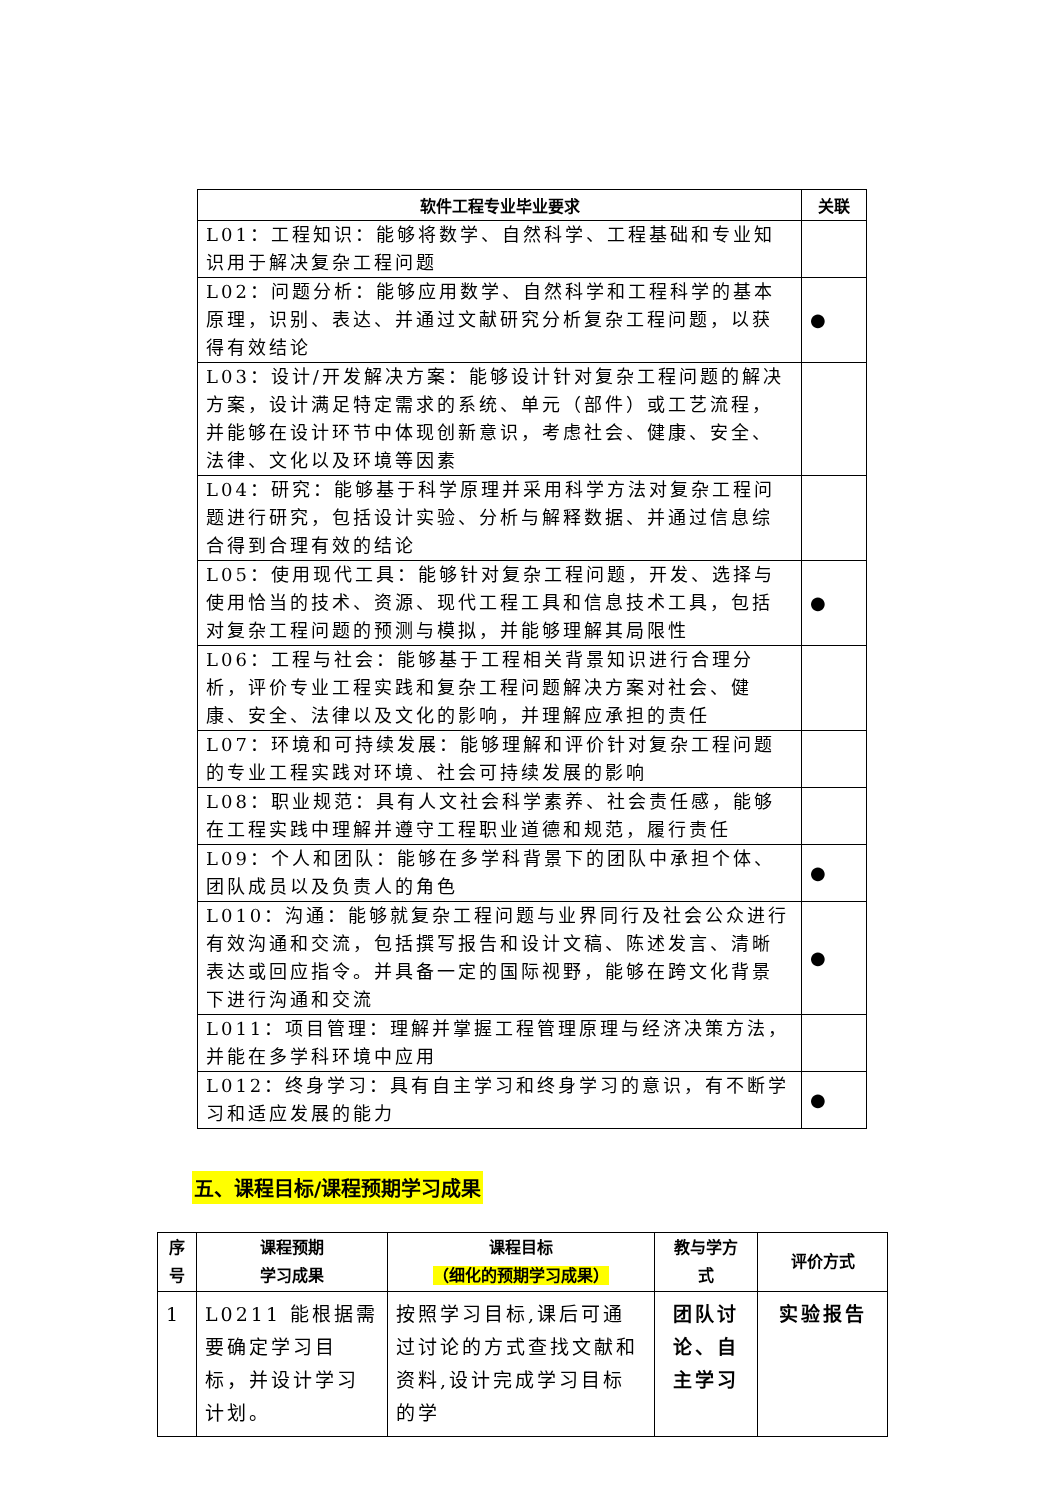| 软件工程专业毕业要求 | 关联 |
| --- | --- |
| L01：工程知识：能够将数学、自然科学、工程基础和专业知识用于解决复杂工程问题 | |
| L02：问题分析：能够应用数学、自然科学和工程科学的基本原理，识别、表达、并通过文献研究分析复杂工程问题，以获得有效结论 | ● |
| L03：设计/开发解决方案：能够设计针对复杂工程问题的解决方案，设计满足特定需求的系统、单元（部件）或工艺流程，并能够在设计环节中体现创新意识，考虑社会、健康、安全、法律、文化以及环境等因素 | |
| L04：研究：能够基于科学原理并采用科学方法对复杂工程问题进行研究，包括设计实验、分析与解释数据、并通过信息综合得到合理有效的结论 | |
| L05：使用现代工具：能够针对复杂工程问题，开发、选择与使用恰当的技术、资源、现代工程工具和信息技术工具，包括对复杂工程问题的预测与模拟，并能够理解其局限性 | ● |
| L06：工程与社会：能够基于工程相关背景知识进行合理分析，评价专业工程实践和复杂工程问题解决方案对社会、健康、安全、法律以及文化的影响，并理解应承担的责任 | |
| L07：环境和可持续发展：能够理解和评价针对复杂工程问题的专业工程实践对环境、社会可持续发展的影响 | |
| L08：职业规范：具有人文社会科学素养、社会责任感，能够在工程实践中理解并遵守工程职业道德和规范，履行责任 | |
| L09：个人和团队：能够在多学科背景下的团队中承担个体、团队成员以及负责人的角色 | ● |
| L010：沟通：能够就复杂工程问题与业界同行及社会公众进行有效沟通和交流，包括撰写报告和设计文稿、陈述发言、清晰表达或回应指令。并具备一定的国际视野，能够在跨文化背景下进行沟通和交流 | ● |
| L011：项目管理：理解并掌握工程管理原理与经济决策方法，并能在多学科环境中应用 | |
| L012：终身学习：具有自主学习和终身学习的意识，有不断学习和适应发展的能力 | ● |
五、课程目标/课程预期学习成果
| 序 号 | 课程预期 学习成果 | 课程目标 （细化的预期学习成果） | 教与学方 式 | 评价方式 |
| --- | --- | --- | --- | --- |
| 1 | L0211 能根据需要确定学习目标，并设计学习计划。 | 按照学习目标,课后可通过讨论的方式查找文献和资料,设计完成学习目标的学 | 团队讨论、自主学习 | 实验报告 |